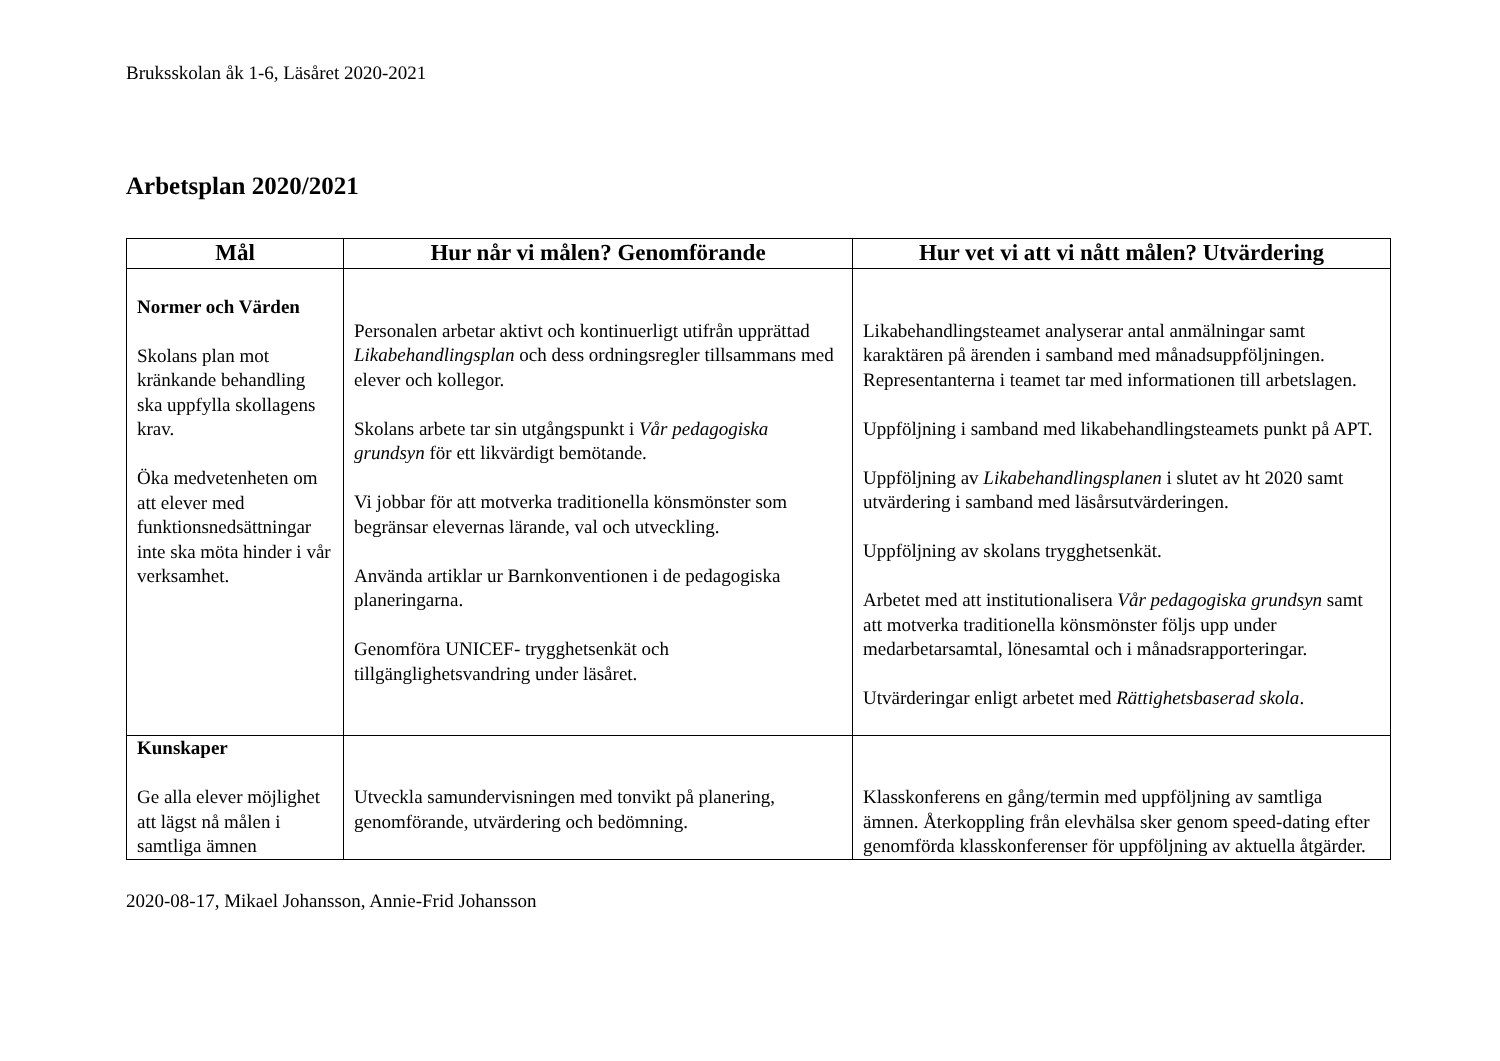Bruksskolan åk 1-6, Läsåret 2020-2021
Arbetsplan 2020/2021
| Mål | Hur når vi målen? Genomförande | Hur vet vi att vi nått målen? Utvärdering |
| --- | --- | --- |
| Normer och Värden Skolans plan mot kränkande behandling ska uppfylla skollagens krav. Öka medvetenheten om att elever med funktionsnedsättningar inte ska möta hinder i vår verksamhet. | Personalen arbetar aktivt och kontinuerligt utifrån upprättad Likabehandlingsplan och dess ordningsregler tillsammans med elever och kollegor. Skolans arbete tar sin utgångspunkt i Vår pedagogiska grundsyn för ett likvärdigt bemötande. Vi jobbar för att motverka traditionella könsmönster som begränsar elevernas lärande, val och utveckling. Använda artiklar ur Barnkonventionen i de pedagogiska planeringarna. Genomföra UNICEF- trygghetsenkät och tillgänglighetsvandring under läsåret. | Likabehandlingsteamet analyserar antal anmälningar samt karaktären på ärenden i samband med månadsuppföljningen. Representanterna i teamet tar med informationen till arbetslagen. Uppföljning i samband med likabehandlingsteamets punkt på APT. Uppföljning av Likabehandlingsplanen i slutet av ht 2020 samt utvärdering i samband med läsårsutvärderingen. Uppföljning av skolans trygghetsenkät. Arbetet med att institutionalisera Vår pedagogiska grundsyn samt att motverka traditionella könsmönster följs upp under medarbetarsamtal, lönesamtal och i månadsrapporteringar. Utvärderingar enligt arbetet med Rättighetsbaserad skola . |
| Kunskaper Ge alla elever möjlighet att lägst nå målen i samtliga ämnen | Utveckla samundervisningen med tonvikt på planering, genomförande, utvärdering och bedömning. | Klasskonferens en gång/termin med uppföljning av samtliga ämnen. Återkoppling från elevhälsa sker genom speed-dating efter genomförda klasskonferenser för uppföljning av aktuella åtgärder. |
2020-08-17, Mikael Johansson, Annie-Frid Johansson